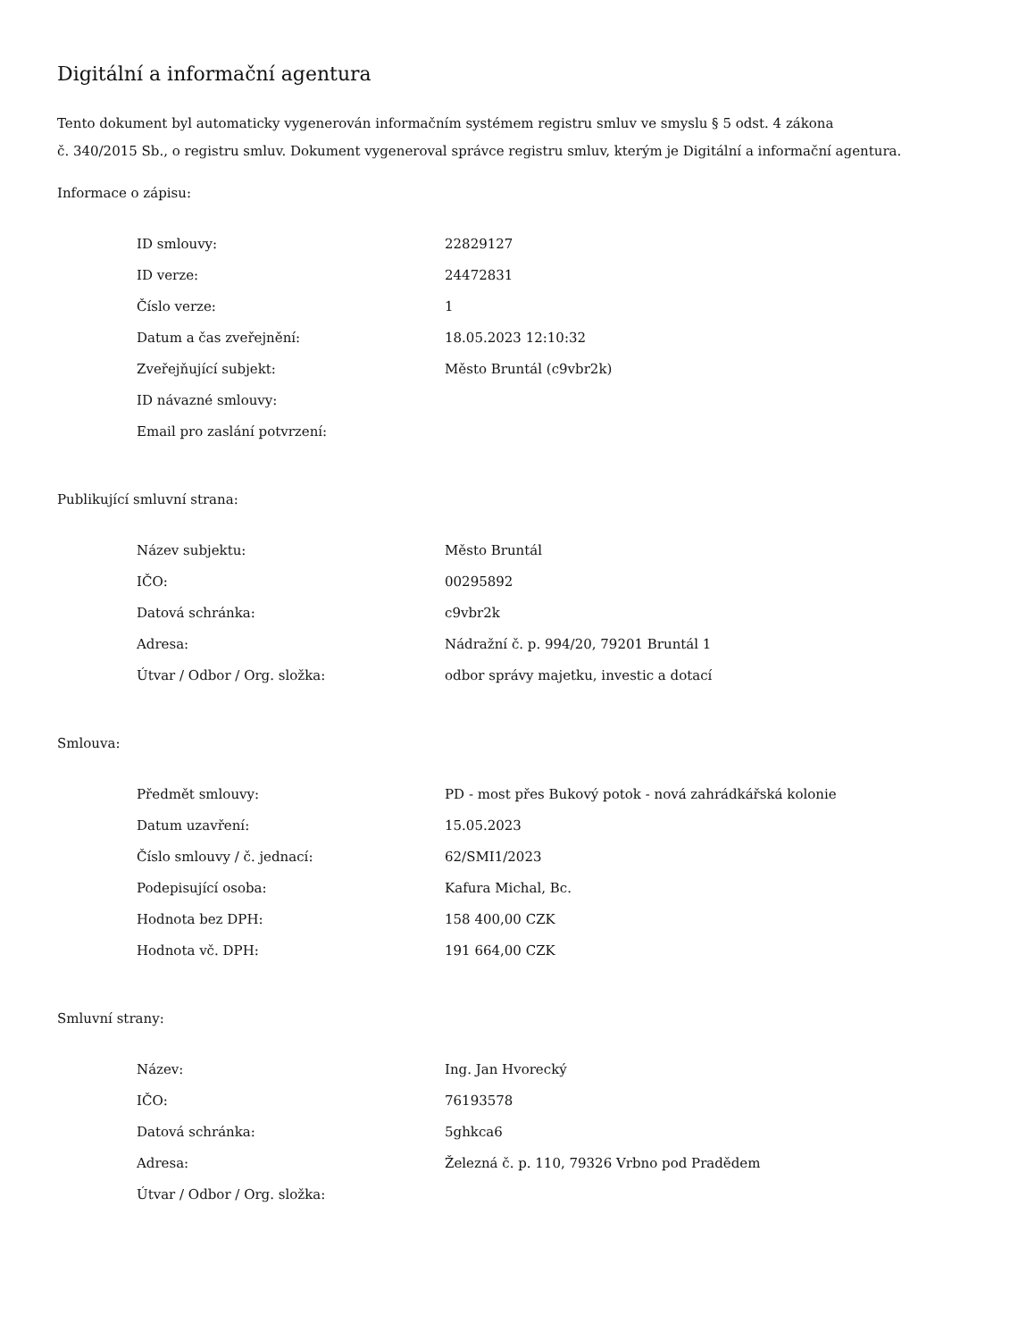Digitální a informační agentura
Tento dokument byl automaticky vygenerován informačním systémem registru smluv ve smyslu § 5 odst. 4 zákona
č. 340/2015 Sb., o registru smluv. Dokument vygeneroval správce registru smluv, kterým je Digitální a informační agentura.
Informace o zápisu:
| ID smlouvy: | 22829127 |
| ID verze: | 24472831 |
| Číslo verze: | 1 |
| Datum a čas zveřejnění: | 18.05.2023 12:10:32 |
| Zveřejňující subjekt: | Město Bruntál (c9vbr2k) |
| ID návazné smlouvy: | |
| Email pro zaslání potvrzení: | |
Publikující smluvní strana:
| Název subjektu: | Město Bruntál |
| IČO: | 00295892 |
| Datová schránka: | c9vbr2k |
| Adresa: | Nádražní č. p. 994/20, 79201 Bruntál 1 |
| Útvar / Odbor / Org. složka: | odbor správy majetku, investic a dotací |
Smlouva:
| Předmět smlouvy: | PD - most přes Bukový potok - nová zahrádkářská kolonie |
| Datum uzavření: | 15.05.2023 |
| Číslo smlouvy / č. jednací: | 62/SMI1/2023 |
| Podepisující osoba: | Kafura Michal, Bc. |
| Hodnota bez DPH: | 158 400,00 CZK |
| Hodnota vč. DPH: | 191 664,00 CZK |
Smluvní strany:
| Název: | Ing. Jan Hvorecký |
| IČO: | 76193578 |
| Datová schránka: | 5ghkca6 |
| Adresa: | Železná č. p. 110, 79326 Vrbno pod Pradědem |
| Útvar / Odbor / Org. složka: | |